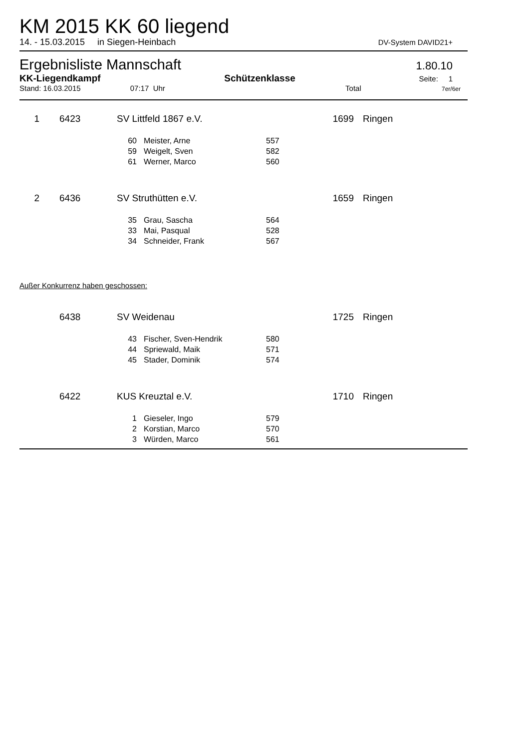KM 2015 KK 60 liegend
14. - 15.03.2015 in Siegen-Heinbach DV-System DAVID21+
Ergebnisliste Mannschaft 1.80.10
KK-Liegendkampf Schützenklasse Seite: 1
Stand: 16.03.2015 07:17 Uhr Total 7er/6er
| 1 | | 6423 | SV Littfeld 1867 e.V. | | | 1699 | Ringen |
| | | | 60 | Meister, Arne | 557 | | |
| | | | 59 | Weigelt, Sven | 582 | | |
| | | | 61 | Werner, Marco | 560 | | |
| 2 | | 6436 | SV Struthütten e.V. | | | 1659 | Ringen |
| | | | 35 | Grau, Sascha | 564 | | |
| | | | 33 | Mai, Pasqual | 528 | | |
| | | | 34 | Schneider, Frank | 567 | | |
Außer Konkurrenz haben geschossen:
| | 6438 | SV Weidenau | | | 1725 | Ringen |
| | | 43 | Fischer, Sven-Hendrik | 580 | | |
| | | 44 | Spriewald, Maik | 571 | | |
| | | 45 | Stader, Dominik | 574 | | |
| | 6422 | KUS Kreuztal e.V. | | | 1710 | Ringen |
| | | 1 | Gieseler, Ingo | 579 | | |
| | | 2 | Korstian, Marco | 570 | | |
| | | 3 | Würden, Marco | 561 | | |